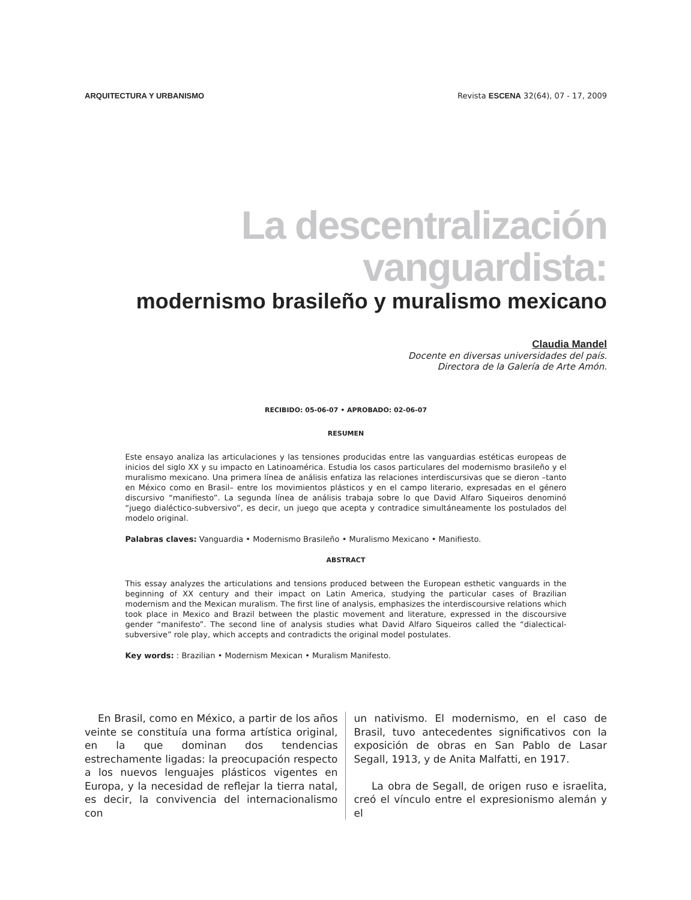ARQUITECTURA Y URBANISMO Revista ESCENA 32(64), 07 - 17, 2009
La descentralización vanguardista:
modernismo brasileño y muralismo mexicano
Claudia Mandel
Docente en diversas universidades del país.
Directora de la Galería de Arte Amón.
RECIBIDO: 05-06-07 • APROBADO: 02-06-07
RESUMEN
Este ensayo analiza las articulaciones y las tensiones producidas entre las vanguardias estéticas europeas de inicios del siglo XX y su impacto en Latinoamérica. Estudia los casos particulares del modernismo brasileño y el muralismo mexicano. Una primera línea de análisis enfatiza las relaciones interdiscursivas que se dieron –tanto en México como en Brasil– entre los movimientos plásticos y en el campo literario, expresadas en el género discursivo “manifiesto”. La segunda línea de análisis trabaja sobre lo que David Alfaro Siqueiros denominó “juego dialéctico-subversivo”, es decir, un juego que acepta y contradice simultáneamente los postulados del modelo original.
Palabras claves: Vanguardia • Modernismo Brasileño • Muralismo Mexicano • Manifiesto.
ABSTRACT
This essay analyzes the articulations and tensions produced between the European esthetic vanguards in the beginning of XX century and their impact on Latin America, studying the particular cases of Brazilian modernism and the Mexican muralism. The first line of analysis, emphasizes the interdiscoursive relations which took place in Mexico and Brazil between the plastic movement and literature, expressed in the discoursive gender “manifesto”. The second line of analysis studies what David Alfaro Siqueiros called the “dialectical-subversive” role play, which accepts and contradicts the original model postulates.
Key words: : Brazilian • Modernism Mexican • Muralism Manifesto.
En Brasil, como en México, a partir de los años veinte se constituía una forma artística original, en la que dominan dos tendencias estrechamente ligadas: la preocupación respecto a los nuevos lenguajes plásticos vigentes en Europa, y la necesidad de reflejar la tierra natal, es decir, la convivencia del internacionalismo con
un nativismo. El modernismo, en el caso de Brasil, tuvo antecedentes significativos con la exposición de obras en San Pablo de Lasar Segall, 1913, y de Anita Malfatti, en 1917.
La obra de Segall, de origen ruso e israelita, creó el vínculo entre el expresionismo alemán y el